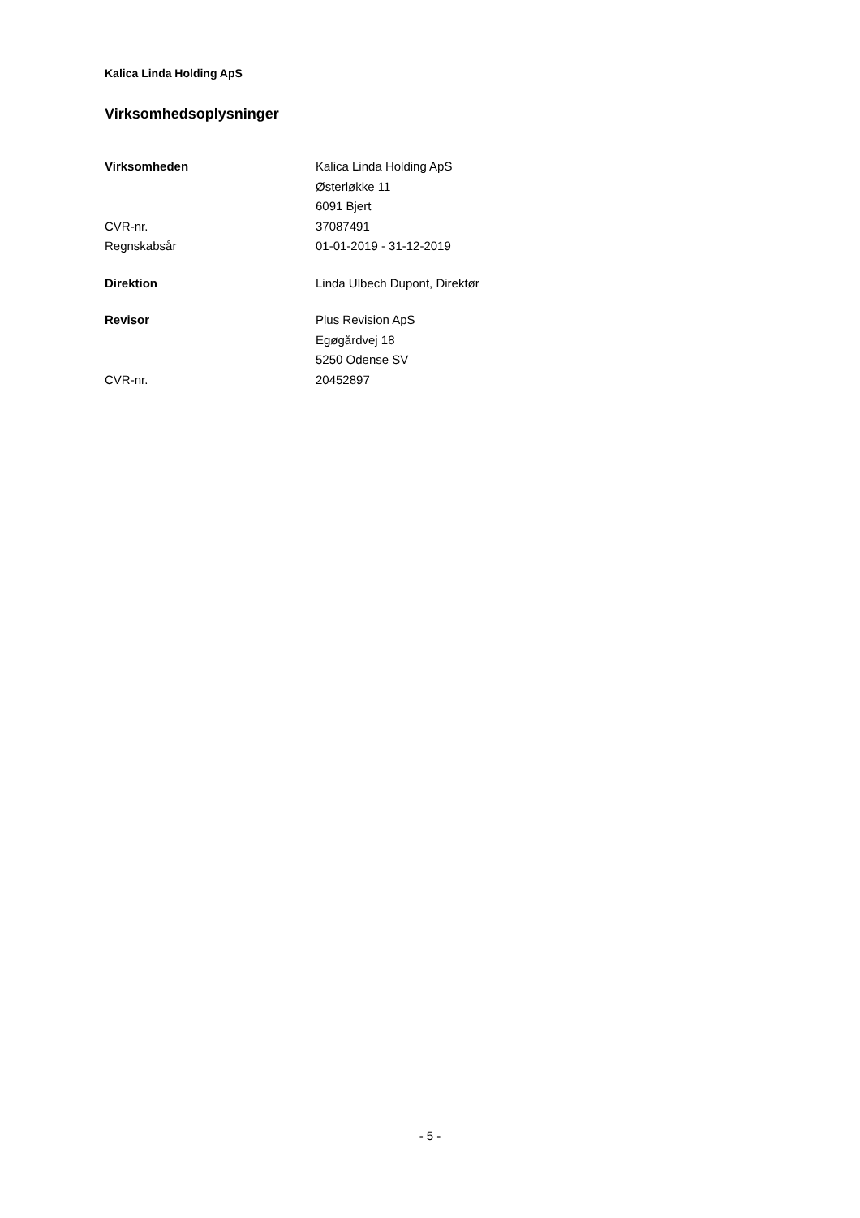Kalica Linda Holding ApS
Virksomhedsoplysninger
| Virksomheden | Kalica Linda Holding ApS |
| | Østerløkke 11 |
| | 6091 Bjert |
| CVR-nr. | 37087491 |
| Regnskabsår | 01-01-2019 - 31-12-2019 |
| Direktion | Linda Ulbech Dupont, Direktør |
| Revisor | Plus Revision ApS |
| | Egøgårdvej 18 |
| | 5250 Odense SV |
| CVR-nr. | 20452897 |
- 5 -